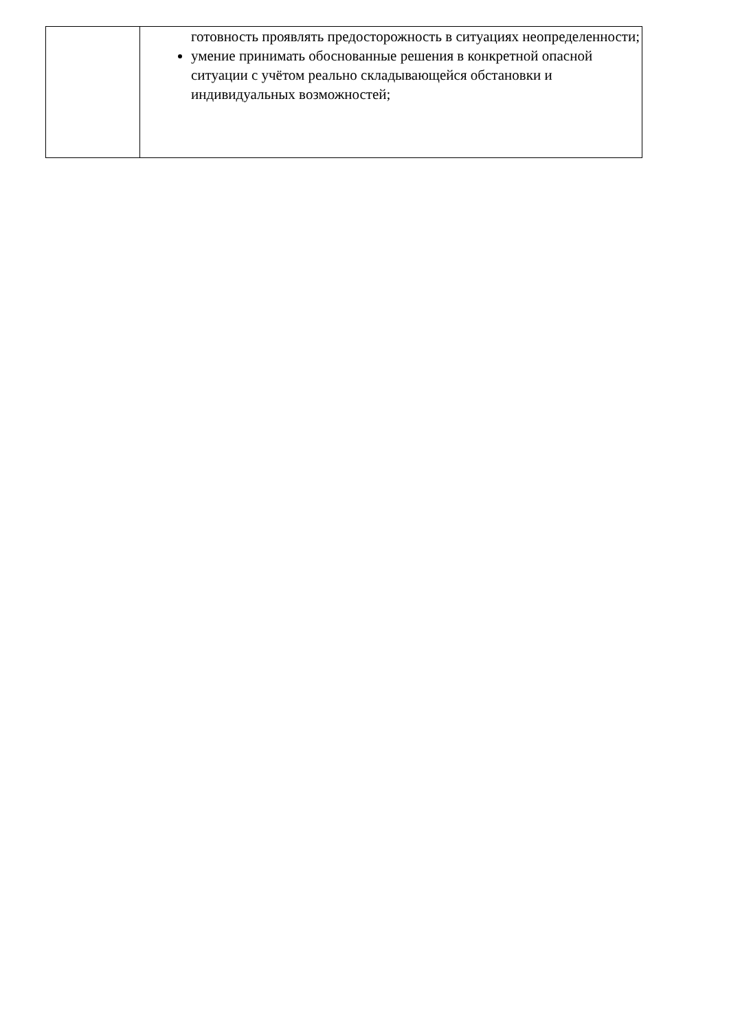| | готовность проявлять предосторожность в ситуациях неопределенности; умение принимать обоснованные решения в конкретной опасной ситуации с учётом реально складывающейся обстановки и индивидуальных возможностей; |